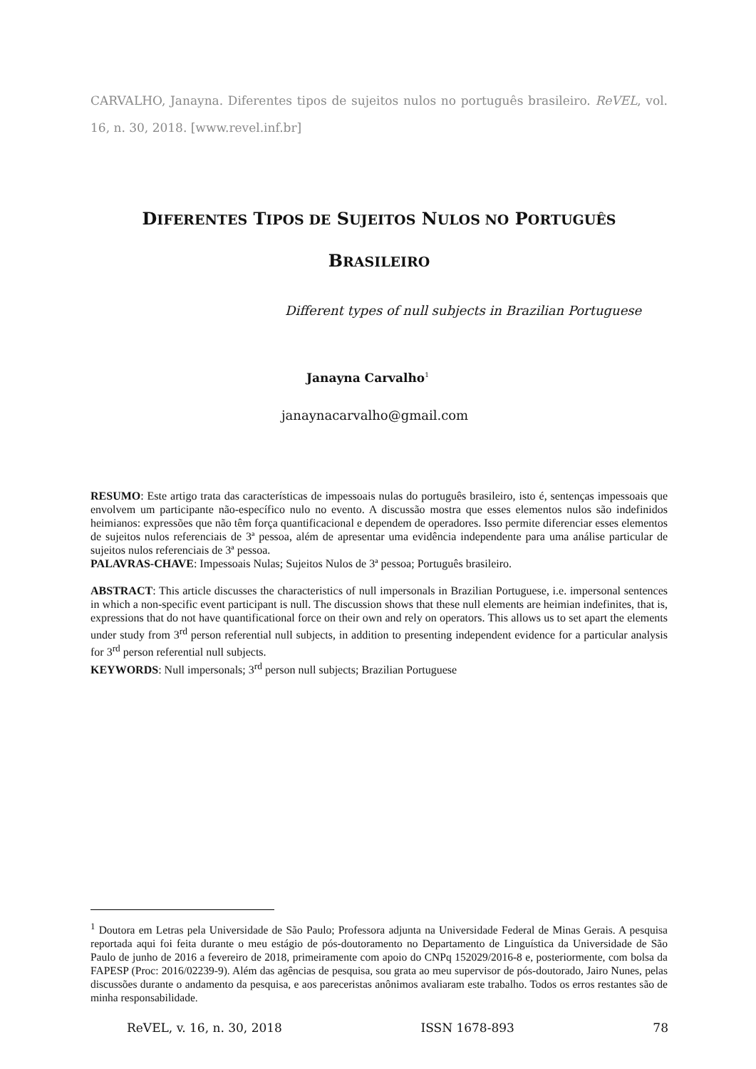CARVALHO, Janayna. Diferentes tipos de sujeitos nulos no português brasileiro. ReVEL, vol. 16, n. 30, 2018. [www.revel.inf.br]
DIFERENTES TIPOS DE SUJEITOS NULOS NO PORTUGUÊS
BRASILEIRO
Different types of null subjects in Brazilian Portuguese
Janayna Carvalho<sup>1</sup>
janaynacarvalho@gmail.com
RESUMO: Este artigo trata das características de impessoais nulas do português brasileiro, isto é, sentenças impessoais que envolvem um participante não-específico nulo no evento. A discussão mostra que esses elementos nulos são indefinidos heimianos: expressões que não têm força quantificacional e dependem de operadores. Isso permite diferenciar esses elementos de sujeitos nulos referenciais de 3ª pessoa, além de apresentar uma evidência independente para uma análise particular de sujeitos nulos referenciais de 3ª pessoa.
PALAVRAS-CHAVE: Impessoais Nulas; Sujeitos Nulos de 3ª pessoa; Português brasileiro.
ABSTRACT: This article discusses the characteristics of null impersonals in Brazilian Portuguese, i.e. impersonal sentences in which a non-specific event participant is null. The discussion shows that these null elements are heimian indefinites, that is, expressions that do not have quantificational force on their own and rely on operators. This allows us to set apart the elements under study from 3<sup>rd</sup> person referential null subjects, in addition to presenting independent evidence for a particular analysis for 3<sup>rd</sup> person referential null subjects.
KEYWORDS: Null impersonals; 3<sup>rd</sup> person null subjects; Brazilian Portuguese
<sup>1</sup> Doutora em Letras pela Universidade de São Paulo; Professora adjunta na Universidade Federal de Minas Gerais. A pesquisa reportada aqui foi feita durante o meu estágio de pós-doutoramento no Departamento de Linguística da Universidade de São Paulo de junho de 2016 a fevereiro de 2018, primeiramente com apoio do CNPq 152029/2016-8 e, posteriormente, com bolsa da FAPESP (Proc: 2016/02239-9). Além das agências de pesquisa, sou grata ao meu supervisor de pós-doutorado, Jairo Nunes, pelas discussões durante o andamento da pesquisa, e aos pareceristas anônimos avaliaram este trabalho. Todos os erros restantes são de minha responsabilidade.
ReVEL, v. 16, n. 30, 2018 ISSN 1678-893 78